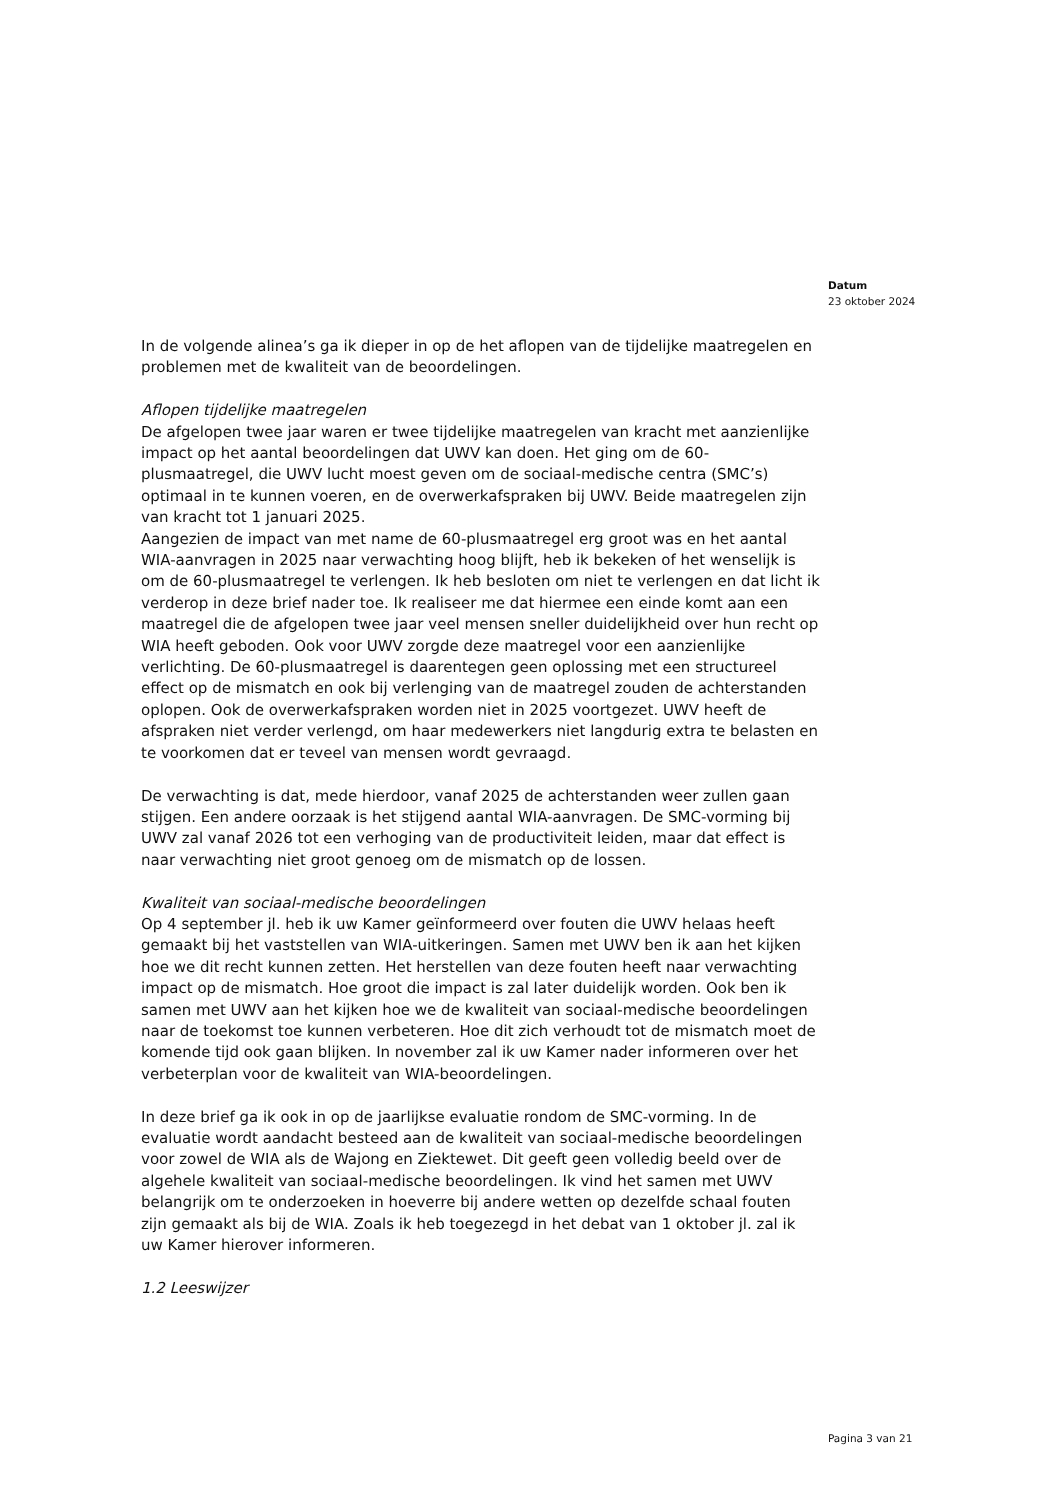Datum
23 oktober 2024
In de volgende alinea’s ga ik dieper in op de het aflopen van de tijdelijke maatregelen en problemen met de kwaliteit van de beoordelingen.
Aflopen tijdelijke maatregelen
De afgelopen twee jaar waren er twee tijdelijke maatregelen van kracht met aanzienlijke impact op het aantal beoordelingen dat UWV kan doen. Het ging om de 60-plusmaatregel, die UWV lucht moest geven om de sociaal-medische centra (SMC’s) optimaal in te kunnen voeren, en de overwerkafspraken bij UWV. Beide maatregelen zijn van kracht tot 1 januari 2025.
Aangezien de impact van met name de 60-plusmaatregel erg groot was en het aantal WIA-aanvragen in 2025 naar verwachting hoog blijft, heb ik bekeken of het wenselijk is om de 60-plusmaatregel te verlengen. Ik heb besloten om niet te verlengen en dat licht ik verderop in deze brief nader toe. Ik realiseer me dat hiermee een einde komt aan een maatregel die de afgelopen twee jaar veel mensen sneller duidelijkheid over hun recht op WIA heeft geboden. Ook voor UWV zorgde deze maatregel voor een aanzienlijke verlichting. De 60-plusmaatregel is daarentegen geen oplossing met een structureel effect op de mismatch en ook bij verlenging van de maatregel zouden de achterstanden oplopen. Ook de overwerkafspraken worden niet in 2025 voortgezet. UWV heeft de afspraken niet verder verlengd, om haar medewerkers niet langdurig extra te belasten en te voorkomen dat er teveel van mensen wordt gevraagd.
De verwachting is dat, mede hierdoor, vanaf 2025 de achterstanden weer zullen gaan stijgen. Een andere oorzaak is het stijgend aantal WIA-aanvragen. De SMC-vorming bij UWV zal vanaf 2026 tot een verhoging van de productiviteit leiden, maar dat effect is naar verwachting niet groot genoeg om de mismatch op de lossen.
Kwaliteit van sociaal-medische beoordelingen
Op 4 september jl. heb ik uw Kamer geïnformeerd over fouten die UWV helaas heeft gemaakt bij het vaststellen van WIA-uitkeringen. Samen met UWV ben ik aan het kijken hoe we dit recht kunnen zetten. Het herstellen van deze fouten heeft naar verwachting impact op de mismatch. Hoe groot die impact is zal later duidelijk worden. Ook ben ik samen met UWV aan het kijken hoe we de kwaliteit van sociaal-medische beoordelingen naar de toekomst toe kunnen verbeteren. Hoe dit zich verhoudt tot de mismatch moet de komende tijd ook gaan blijken. In november zal ik uw Kamer nader informeren over het verbeterplan voor de kwaliteit van WIA-beoordelingen.
In deze brief ga ik ook in op de jaarlijkse evaluatie rondom de SMC-vorming. In de evaluatie wordt aandacht besteed aan de kwaliteit van sociaal-medische beoordelingen voor zowel de WIA als de Wajong en Ziektewet. Dit geeft geen volledig beeld over de algehele kwaliteit van sociaal-medische beoordelingen. Ik vind het samen met UWV belangrijk om te onderzoeken in hoeverre bij andere wetten op dezelfde schaal fouten zijn gemaakt als bij de WIA. Zoals ik heb toegezegd in het debat van 1 oktober jl. zal ik uw Kamer hierover informeren.
1.2 Leeswijzer
Pagina 3 van 21